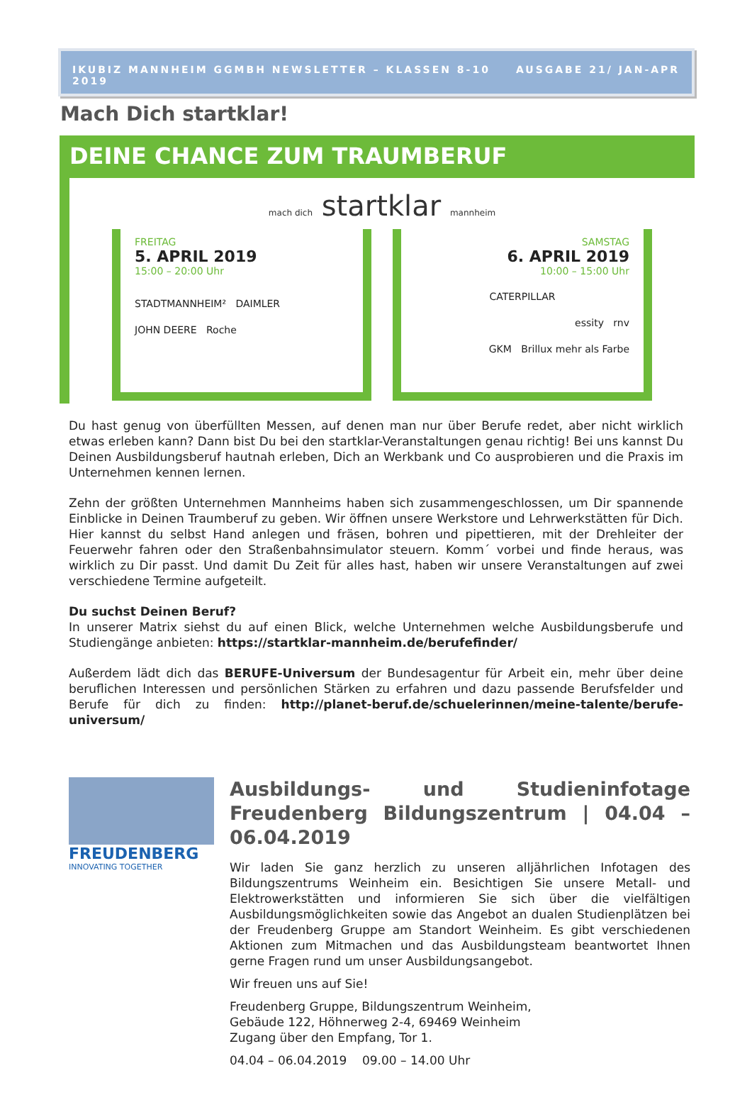IKUBIZ MANNHEIM GGMBH NEWSLETTER – KLASSEN 8-10 AUSGABE 21/ JAN-APR 2019
Mach Dich startklar!
DEINE CHANCE ZUM TRAUMBERUF
mach dich startklar mannheim
FREITAG
5. APRIL 2019
15:00 – 20:00 Uhr
STADTMANNHEIM² DAIMLER
JOHN DEERE Roche
SAMSTAG
6. APRIL 2019
10:00 – 15:00 Uhr
CATERPILLAR
essity rnv
GKM Brillux mehr als Farbe
Du hast genug von überfüllten Messen, auf denen man nur über Berufe redet, aber nicht wirklich etwas erleben kann? Dann bist Du bei den startklar-Veranstaltungen genau richtig! Bei uns kannst Du Deinen Ausbildungsberuf hautnah erleben, Dich an Werkbank und Co ausprobieren und die Praxis im Unternehmen kennen lernen.
Zehn der größten Unternehmen Mannheims haben sich zusammengeschlossen, um Dir spannende Einblicke in Deinen Traumberuf zu geben. Wir öffnen unsere Werkstore und Lehrwerkstätten für Dich. Hier kannst du selbst Hand anlegen und fräsen, bohren und pipettieren, mit der Drehleiter der Feuerwehr fahren oder den Straßenbahnsimulator steuern. Komm´ vorbei und finde heraus, was wirklich zu Dir passt. Und damit Du Zeit für alles hast, haben wir unsere Veranstaltungen auf zwei verschiedene Termine aufgeteilt.
Du suchst Deinen Beruf?
In unserer Matrix siehst du auf einen Blick, welche Unternehmen welche Ausbildungsberufe und Studiengänge anbieten: https://startklar-mannheim.de/berufefinder/
Außerdem lädt dich das BERUFE-Universum der Bundesagentur für Arbeit ein, mehr über deine beruflichen Interessen und persönlichen Stärken zu erfahren und dazu passende Berufsfelder und Berufe für dich zu finden: http://planet-beruf.de/schuelerinnen/meine-talente/berufe-universum/
FREUDENBERG
INNOVATING TOGETHER
Ausbildungs- und Studieninfotage Freudenberg Bildungszentrum | 04.04 – 06.04.2019
Wir laden Sie ganz herzlich zu unseren alljährlichen Infotagen des Bildungszentrums Weinheim ein. Besichtigen Sie unsere Metall- und Elektrowerkstätten und informieren Sie sich über die vielfältigen Ausbildungsmöglichkeiten sowie das Angebot an dualen Studienplätzen bei der Freudenberg Gruppe am Standort Weinheim. Es gibt verschiedenen Aktionen zum Mitmachen und das Ausbildungsteam beantwortet Ihnen gerne Fragen rund um unser Ausbildungsangebot.
Wir freuen uns auf Sie!
Freudenberg Gruppe, Bildungszentrum Weinheim,
Gebäude 122, Höhnerweg 2-4, 69469 Weinheim
Zugang über den Empfang, Tor 1.
04.04 – 06.04.2019 09.00 – 14.00 Uhr